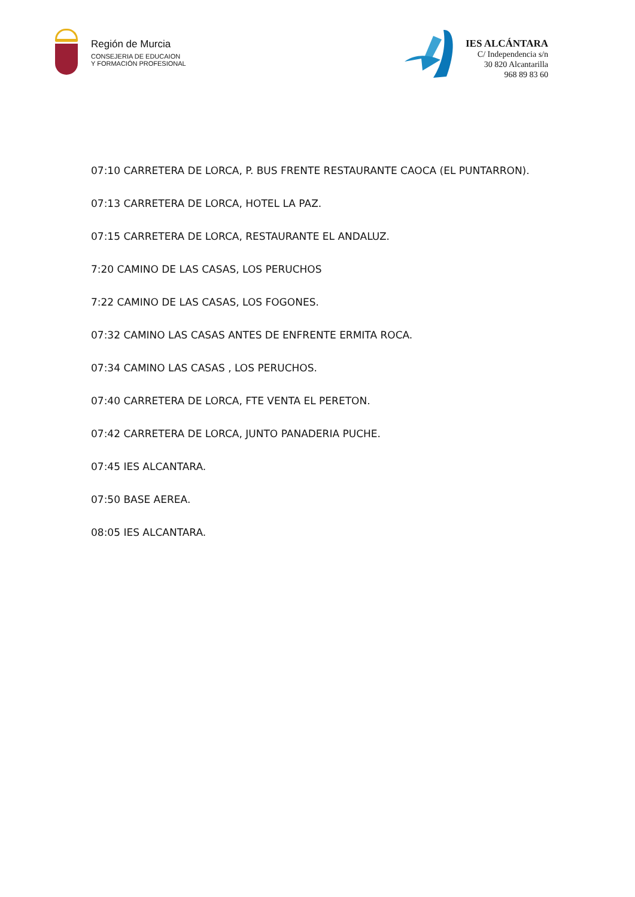Región de Murcia
CONSEJERIA DE EDUCAION
Y FORMACIÓN PROFESIONAL
IES ALCÁNTARA
C/ Independencia s/n
30 820 Alcantarilla
968 89 83 60
07:10 CARRETERA DE LORCA, P. BUS FRENTE RESTAURANTE CAOCA (EL PUNTARRON).
07:13 CARRETERA DE LORCA, HOTEL LA PAZ.
07:15 CARRETERA DE LORCA, RESTAURANTE EL ANDALUZ.
7:20 CAMINO DE LAS CASAS, LOS PERUCHOS
7:22 CAMINO DE LAS CASAS, LOS FOGONES.
07:32 CAMINO LAS CASAS ANTES DE ENFRENTE ERMITA ROCA.
07:34 CAMINO LAS CASAS , LOS PERUCHOS.
07:40 CARRETERA DE LORCA, FTE VENTA EL PERETON.
07:42 CARRETERA DE LORCA, JUNTO PANADERIA PUCHE.
07:45 IES ALCANTARA.
07:50 BASE AEREA.
08:05 IES ALCANTARA.